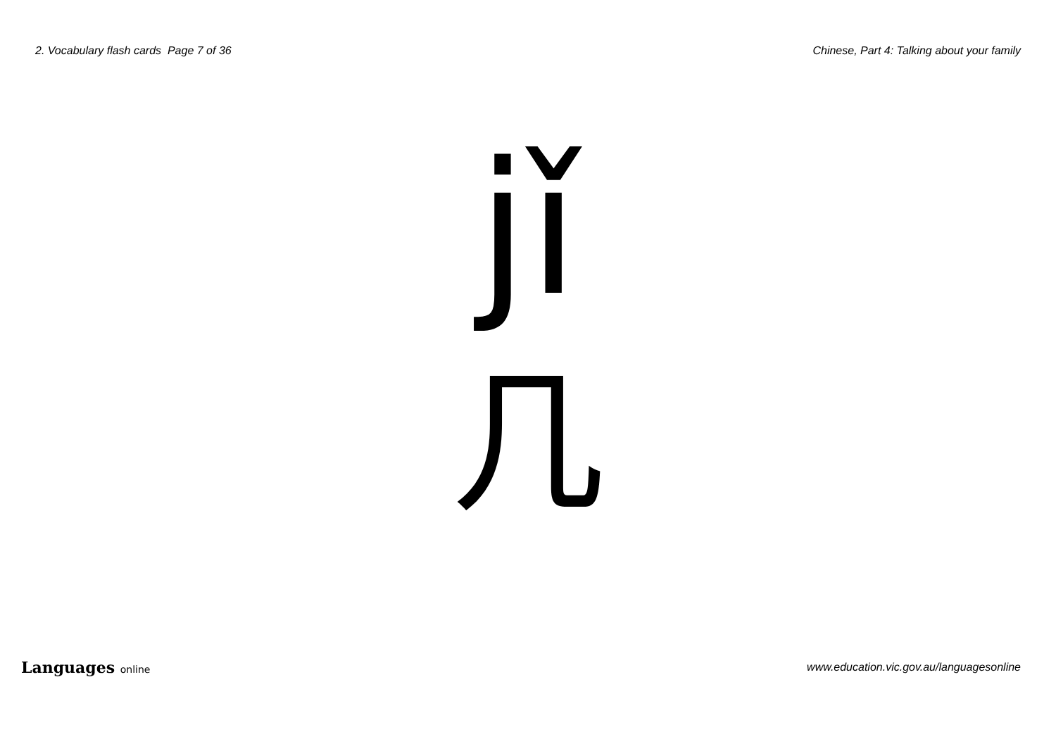2. Vocabulary flash cards Page 7 of 36 Chinese, Part 4: Talking about your family
jǐ
几
Languages online www.education.vic.gov.au/languagesonline